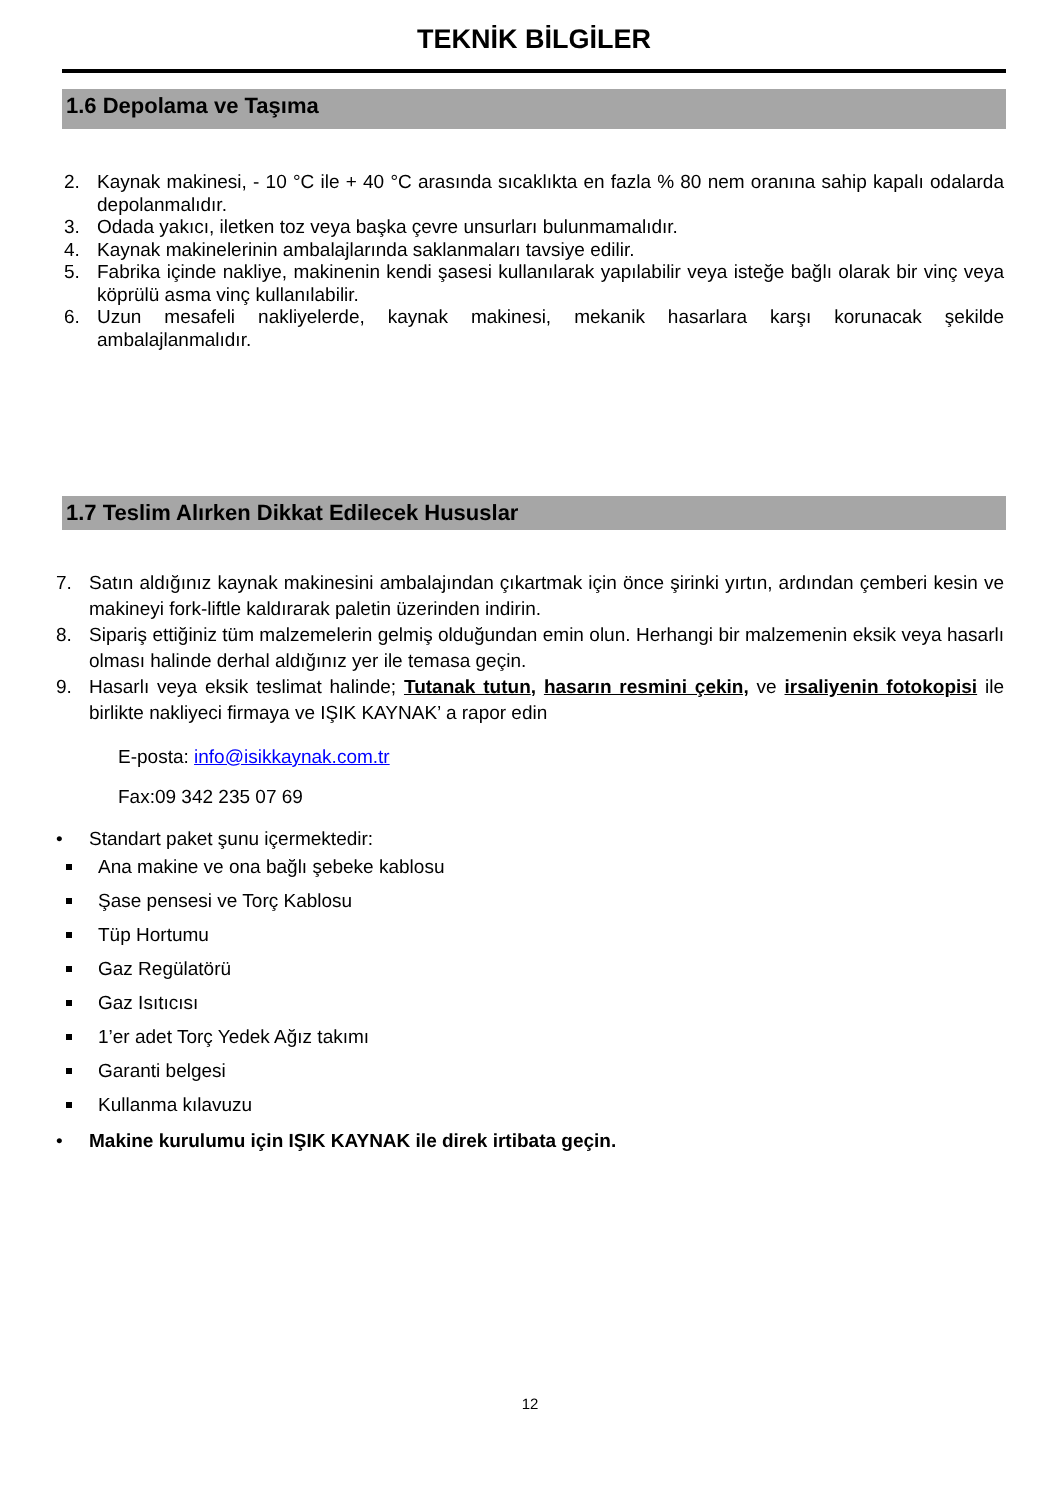TEKNİK BİLGİLER
1.6 Depolama ve Taşıma
2. Kaynak makinesi, - 10 °C ile + 40 °C arasında sıcaklıkta en fazla % 80 nem oranına sahip kapalı odalarda depolanmalıdır.
3. Odada yakıcı, iletken toz veya başka çevre unsurları bulunmamalıdır.
4. Kaynak makinelerinin ambalajlarında saklanmaları tavsiye edilir.
5. Fabrika içinde nakliye, makinenin kendi şasesi kullanılarak yapılabilir veya isteğe bağlı olarak bir vinç veya köprülü asma vinç kullanılabilir.
6. Uzun mesafeli nakliyelerde, kaynak makinesi, mekanik hasarlara karşı korunacak şekilde ambalajlanmalıdır.
1.7 Teslim Alırken Dikkat Edilecek Hususlar
7. Satın aldığınız kaynak makinesini ambalajından çıkartmak için önce şirinki yırtın, ardından çemberi kesin ve makineyi fork-liftle kaldırarak paletin üzerinden indirin.
8. Sipariş ettiğiniz tüm malzemelerin gelmiş olduğundan emin olun. Herhangi bir malzemenin eksik veya hasarlı olması halinde derhal aldığınız yer ile temasa geçin.
9. Hasarlı veya eksik teslimat halinde; Tutanak tutun, hasarın resmini çekin, ve irsaliyenin fotokopisi ile birlikte nakliyeci firmaya ve IŞIK KAYNAK’ a rapor edin
E-posta: info@isikkaynak.com.tr
Fax:09 342 235 07 69
• Standart paket şunu içermektedir:
Ana makine ve ona bağlı şebeke kablosu
Şase pensesi ve Torç Kablosu
Tüp Hortumu
Gaz Regülatörü
Gaz Isıtıcısı
1’er adet Torç Yedek Ağız takımı
Garanti belgesi
Kullanma kılavuzu
• Makine kurulumu için IŞIK KAYNAK ile direk irtibata geçin.
12